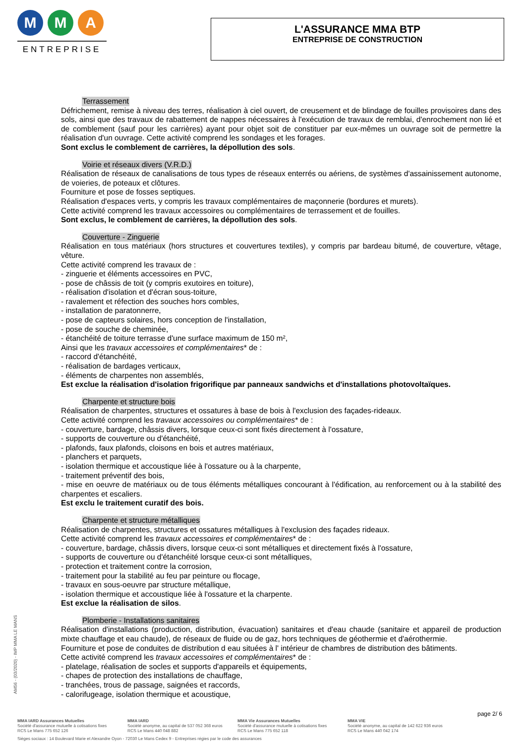M M A
ENTREPRISE
L'ASSURANCE MMA BTP
ENTREPRISE DE CONSTRUCTION
Terrassement
Défrichement, remise à niveau des terres, réalisation à ciel ouvert, de creusement et de blindage de fouilles provisoires dans des sols, ainsi que des travaux de rabattement de nappes nécessaires à l'exécution de travaux de remblai, d'enrochement non lié et de comblement (sauf pour les carrières) ayant pour objet soit de constituer par eux-mêmes un ouvrage soit de permettre la réalisation d'un ouvrage. Cette activité comprend les sondages et les forages.
Sont exclus le comblement de carrières, la dépollution des sols.
Voirie et réseaux divers (V.R.D.)
Réalisation de réseaux de canalisations de tous types de réseaux enterrés ou aériens, de systèmes d'assainissement autonome, de voieries, de poteaux et clôtures.
Fourniture et pose de fosses septiques.
Réalisation d'espaces verts, y compris les travaux complémentaires de maçonnerie (bordures et murets).
Cette activité comprend les travaux accessoires ou complémentaires de terrassement et de fouilles.
Sont exclus, le comblement de carrières, la dépollution des sols.
Couverture - Zinguerie
Réalisation en tous matériaux (hors structures et couvertures textiles), y compris par bardeau bitumé, de couverture, vêtage, vêture.
Cette activité comprend les travaux de :
- zinguerie et éléments accessoires en PVC,
- pose de châssis de toit (y compris exutoires en toiture),
- réalisation d'isolation et d'écran sous-toiture,
- ravalement et réfection des souches hors combles,
- installation de paratonnerre,
- pose de capteurs solaires, hors conception de l'installation,
- pose de souche de cheminée,
- étanchéité de toiture terrasse d'une surface maximum de 150 m²,
Ainsi que les travaux accessoires et complémentaires* de :
- raccord d'étanchéité,
- réalisation de bardages verticaux,
- éléments de charpentes non assemblés,
Est exclue la réalisation d'isolation frigorifique par panneaux sandwichs et d'installations photovoltaïques.
Charpente et structure bois
Réalisation de charpentes, structures et ossatures à base de bois à l'exclusion des façades-rideaux.
Cette activité comprend les travaux accessoires ou complémentaires* de :
- couverture, bardage, châssis divers, lorsque ceux-ci sont fixés directement à l'ossature,
- supports de couverture ou d'étanchéité,
- plafonds, faux plafonds, cloisons en bois et autres matériaux,
- planchers et parquets,
- isolation thermique et accoustique liée à l'ossature ou à la charpente,
- traitement préventif des bois,
- mise en oeuvre de matériaux ou de tous éléments métalliques concourant à l'édification, au renforcement ou à la stabilité des charpentes et escaliers.
Est exclu le traitement curatif des bois.
Charpente et structure métalliques
Réalisation de charpentes, structures et ossatures métalliques à l'exclusion des façades rideaux.
Cette activité comprend les travaux accessoires et complémentaires* de :
- couverture, bardage, châssis divers, lorsque ceux-ci sont métalliques et directement fixés à l'ossature,
- supports de couverture ou d'étanchéité lorsque ceux-ci sont métalliques,
- protection et traitement contre la corrosion,
- traitement pour la stabilité au feu par peinture ou flocage,
- travaux en sous-oeuvre par structure métallique,
- isolation thermique et accoustique liée à l'ossature et la charpente.
Est exclue la réalisation de silos.
Plomberie - Installations sanitaires
Réalisation d'installations (production, distribution, évacuation) sanitaires et d'eau chaude (sanitaire et appareil de production mixte chauffage et eau chaude), de réseaux de fluide ou de gaz, hors techniques de géothermie et d'aérothermie.
Fourniture et pose de conduites de distribution d eau situées à l' intérieur de chambres de distribution des bâtiments.
Cette activité comprend les travaux accessoires et complémentaires* de :
- platelage, réalisation de socles et supports d'appareils et équipements,
- chapes de protection des installations de chauffage,
- tranchées, trous de passage, saignées et raccords,
- calorifugeage, isolation thermique et acoustique,
AM56 - (03/2020) - IMP MMA LE MANS
page 2/ 6
MMA IARD Assurances Mutuelles
Société d'assurance mutuelle à cotisations fixes
RCS Le Mans 775 652 126
MMA IARD
Société anonyme, au capital de 537 052 368 euros
RCS Le Mans 440 048 882
MMA Vie Assurances Mutuelles
Société d'assurance mutuelle à cotisations fixes
RCS Le Mans 775 652 118
MMA VIE
Société anonyme, au capital de 142 622 936 euros
RCS Le Mans 440 042 174
Sièges sociaux : 14 Boulevard Marie et Alexandre Oyon - 72030 Le Mans Cedex 9 - Entreprises régies par le code des assurances